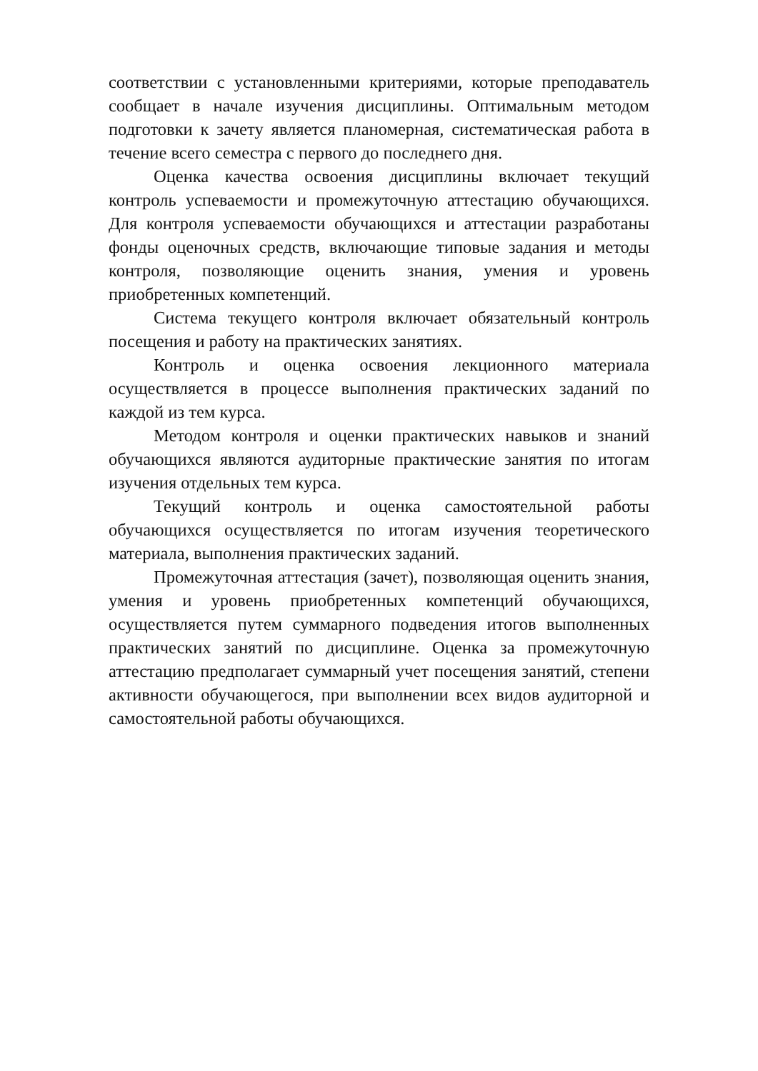соответствии с установленными критериями, которые преподаватель сообщает в начале изучения дисциплины. Оптимальным методом подготовки к зачету является планомерная, систематическая работа в течение всего семестра с первого до последнего дня.
Оценка качества освоения дисциплины включает текущий контроль успеваемости и промежуточную аттестацию обучающихся. Для контроля успеваемости обучающихся и аттестации разработаны фонды оценочных средств, включающие типовые задания и методы контроля, позволяющие оценить знания, умения и уровень приобретенных компетенций.
Система текущего контроля включает обязательный контроль посещения и работу на практических занятиях.
Контроль и оценка освоения лекционного материала осуществляется в процессе выполнения практических заданий по каждой из тем курса.
Методом контроля и оценки практических навыков и знаний обучающихся являются аудиторные практические занятия по итогам изучения отдельных тем курса.
Текущий контроль и оценка самостоятельной работы обучающихся осуществляется по итогам изучения теоретического материала, выполнения практических заданий.
Промежуточная аттестация (зачет), позволяющая оценить знания, умения и уровень приобретенных компетенций обучающихся, осуществляется путем суммарного подведения итогов выполненных практических занятий по дисциплине. Оценка за промежуточную аттестацию предполагает суммарный учет посещения занятий, степени активности обучающегося, при выполнении всех видов аудиторной и самостоятельной работы обучающихся.